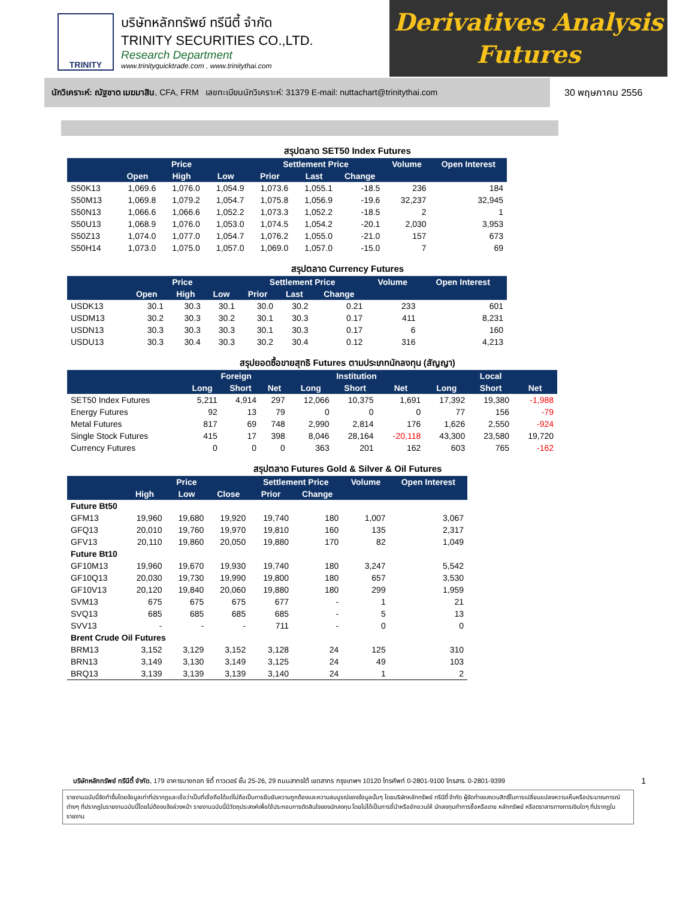TRINITY
บริษัทหลักทรัพย์ ทรีนีตี้ จำกัด
TRINITY SECURITIES CO.,LTD.
Research Department
www.trinityquicktrade.com , www.trinitythai.com
Derivatives Analysis
Futures
นักวิเคราะห์: ณัฐชาต เมฆมาสิน, CFA, FRM เลขทะเบียนนักวิเคราะห์: 31379 E-mail: nuttachart@trinitythai.com
30 พฤษภาคม 2556
สรุปตลาด SET50 Index Futures
| | Price | | | Settlement Price | | | Volume | Open Interest |
| --- | --- | --- | --- | --- | --- | --- | --- | --- |
| | Open | High | Low | Prior | Last | Change | | |
| S50K13 | 1,069.6 | 1,076.0 | 1,054.9 | 1,073.6 | 1,055.1 | -18.5 | 236 | 184 |
| S50M13 | 1,069.8 | 1,079.2 | 1,054.7 | 1,075.8 | 1,056.9 | -19.6 | 32,237 | 32,945 |
| S50N13 | 1,066.6 | 1,066.6 | 1,052.2 | 1,073.3 | 1,052.2 | -18.5 | 2 | 1 |
| S50U13 | 1,068.9 | 1,076.0 | 1,053.0 | 1,074.5 | 1,054.2 | -20.1 | 2,030 | 3,953 |
| S50Z13 | 1,074.0 | 1,077.0 | 1,054.7 | 1,076.2 | 1,055.0 | -21.0 | 157 | 673 |
| S50H14 | 1,073.0 | 1,075.0 | 1,057.0 | 1,069.0 | 1,057.0 | -15.0 | 7 | 69 |
สรุปตลาด Currency Futures
| | Price | | | Settlement Price | | | Volume | Open Interest |
| --- | --- | --- | --- | --- | --- | --- | --- | --- |
| | Open | High | Low | Prior | Last | Change | | |
| USDK13 | 30.1 | 30.3 | 30.1 | 30.0 | 30.2 | 0.21 | 233 | 601 |
| USDM13 | 30.2 | 30.3 | 30.2 | 30.1 | 30.3 | 0.17 | 411 | 8,231 |
| USDN13 | 30.3 | 30.3 | 30.3 | 30.1 | 30.3 | 0.17 | 6 | 160 |
| USDU13 | 30.3 | 30.4 | 30.3 | 30.2 | 30.4 | 0.12 | 316 | 4,213 |
สรุปยอดซื้อขายสุทธิ Futures ตามประเภทนักลงทุน (สัญญา)
| | Foreign | | | Institution | | | Local | | |
| --- | --- | --- | --- | --- | --- | --- | --- | --- | --- |
| | Long | Short | Net | Long | Short | Net | Long | Short | Net |
| SET50 Index Futures | 5,211 | 4,914 | 297 | 12,066 | 10,375 | 1,691 | 17,392 | 19,380 | -1,988 |
| Energy Futures | 92 | 13 | 79 | 0 | 0 | 0 | 77 | 156 | -79 |
| Metal Futures | 817 | 69 | 748 | 2,990 | 2,814 | 176 | 1,626 | 2,550 | -924 |
| Single Stock Futures | 415 | 17 | 398 | 8,046 | 28,164 | -20,118 | 43,300 | 23,580 | 19,720 |
| Currency Futures | 0 | 0 | 0 | 363 | 201 | 162 | 603 | 765 | -162 |
สรุปตลาด Futures Gold & Silver & Oil Futures
| | Price | | | Settlement Price | | Volume | Open Interest |
| --- | --- | --- | --- | --- | --- | --- | --- |
| | High | Low | Close | Prior | Change | | |
| Future Bt50 | | | | | | | |
| GFM13 | 19,960 | 19,680 | 19,920 | 19,740 | 180 | 1,007 | 3,067 |
| GFQ13 | 20,010 | 19,760 | 19,970 | 19,810 | 160 | 135 | 2,317 |
| GFV13 | 20,110 | 19,860 | 20,050 | 19,880 | 170 | 82 | 1,049 |
| Future Bt10 | | | | | | | |
| GF10M13 | 19,960 | 19,670 | 19,930 | 19,740 | 180 | 3,247 | 5,542 |
| GF10Q13 | 20,030 | 19,730 | 19,990 | 19,800 | 180 | 657 | 3,530 |
| GF10V13 | 20,120 | 19,840 | 20,060 | 19,880 | 180 | 299 | 1,959 |
| SVM13 | 675 | 675 | 675 | 677 | - | 1 | 21 |
| SVQ13 | 685 | 685 | 685 | 685 | - | 5 | 13 |
| SVV13 | - | - | - | 711 | - | 0 | 0 |
| Brent Crude Oil Futures | | | | | | | |
| BRM13 | 3,152 | 3,129 | 3,152 | 3,128 | 24 | 125 | 310 |
| BRN13 | 3,149 | 3,130 | 3,149 | 3,125 | 24 | 49 | 103 |
| BRQ13 | 3,139 | 3,139 | 3,139 | 3,140 | 24 | 1 | 2 |
บริษัทหลักทรัพย์ ทรีนีตี้ จำกัด, 179 อาคารบางกอก ซิตี้ ทาวเวอร์ ชั้น 25-26, 29 ถนนสาทรใต้ เขตสาทร กรุงเทพฯ 10120 โทรศัพท์ 0-2801-9100 โทรสาร. 0-2801-9399 1
รายงานฉบับนี้จัดทำขึ้นโดยข้อมูลเท่าที่ปรากฏและเชื่อว่าเป็นที่เชื่อถือได้แต่ไม่ถือเป็นการยืนยันความถูกต้องและความสมบูรณ์ของข้อมูลนั้นๆ โดยบริษัทหลักทรัพย์ ทรีนีตี้ จำกัด ผู้จัดทำขอสงวนสิทธิ์ในการเปลี่ยนแปลงความเห็นหรือประมาณการณ์ต่างๆ ที่ปรากฏในรายงานฉบับนี้โดยไม่ต้องแจ้งล่วงหน้า รายงานฉบับนี้มีวัตถุประสงค์เพื่อใช้ประกอบการตัดสินใจของนักลงทุน โดยไม่ได้เป็นการชี้นำหรือชักชวนให้ นักลงทุนทำการซื้อหรือขาย หลักทรัพย์ หรือตราสารทางการเงินใดๆ ที่ปรากฏในรายงาน